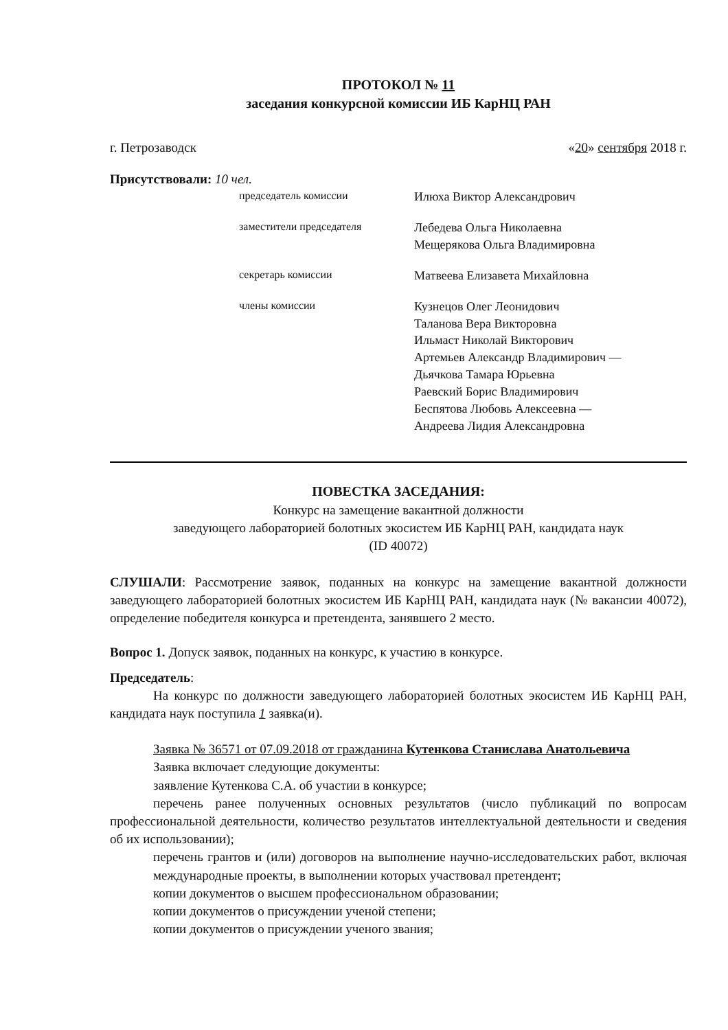ПРОТОКОЛ № 11
заседания конкурсной комиссии ИБ КарНЦ РАН
г. Петрозаводск «20» сентября 2018 г.
Присутствовали: 10 чел.
председатель комиссии
Илюха Виктор Александрович
заместители председателя
Лебедева Ольга Николаевна
Мещерякова Ольга Владимировна
секретарь комиссии
Матвеева Елизавета Михайловна
члены комиссии
Кузнецов Олег Леонидович
Таланова Вера Викторовна
Ильмаст Николай Викторович
Артемьев Александр Владимирович —
Дьячкова Тамара Юрьевна
Раевский Борис Владимирович
Беспятова Любовь Алексеевна —
Андреева Лидия Александровна
ПОВЕСТКА ЗАСЕДАНИЯ:
Конкурс на замещение вакантной должности
заведующего лабораторией болотных экосистем ИБ КарНЦ РАН, кандидата наук
(ID 40072)
СЛУШАЛИ: Рассмотрение заявок, поданных на конкурс на замещение вакантной должности заведующего лабораторией болотных экосистем ИБ КарНЦ РАН, кандидата наук (№ вакансии 40072), определение победителя конкурса и претендента, занявшего 2 место.
Вопрос 1. Допуск заявок, поданных на конкурс, к участию в конкурсе.
Председатель:
На конкурс по должности заведующего лабораторией болотных экосистем ИБ КарНЦ РАН, кандидата наук поступила 1 заявка(и).
Заявка № 36571 от 07.09.2018 от гражданина Кутенкова Станислава Анатольевича
Заявка включает следующие документы:
заявление Кутенкова С.А. об участии в конкурсе;
перечень ранее полученных основных результатов (число публикаций по вопросам профессиональной деятельности, количество результатов интеллектуальной деятельности и сведения об их использовании);
перечень грантов и (или) договоров на выполнение научно-исследовательских работ, включая международные проекты, в выполнении которых участвовал претендент;
копии документов о высшем профессиональном образовании;
копии документов о присуждении ученой степени;
копии документов о присуждении ученого звания;